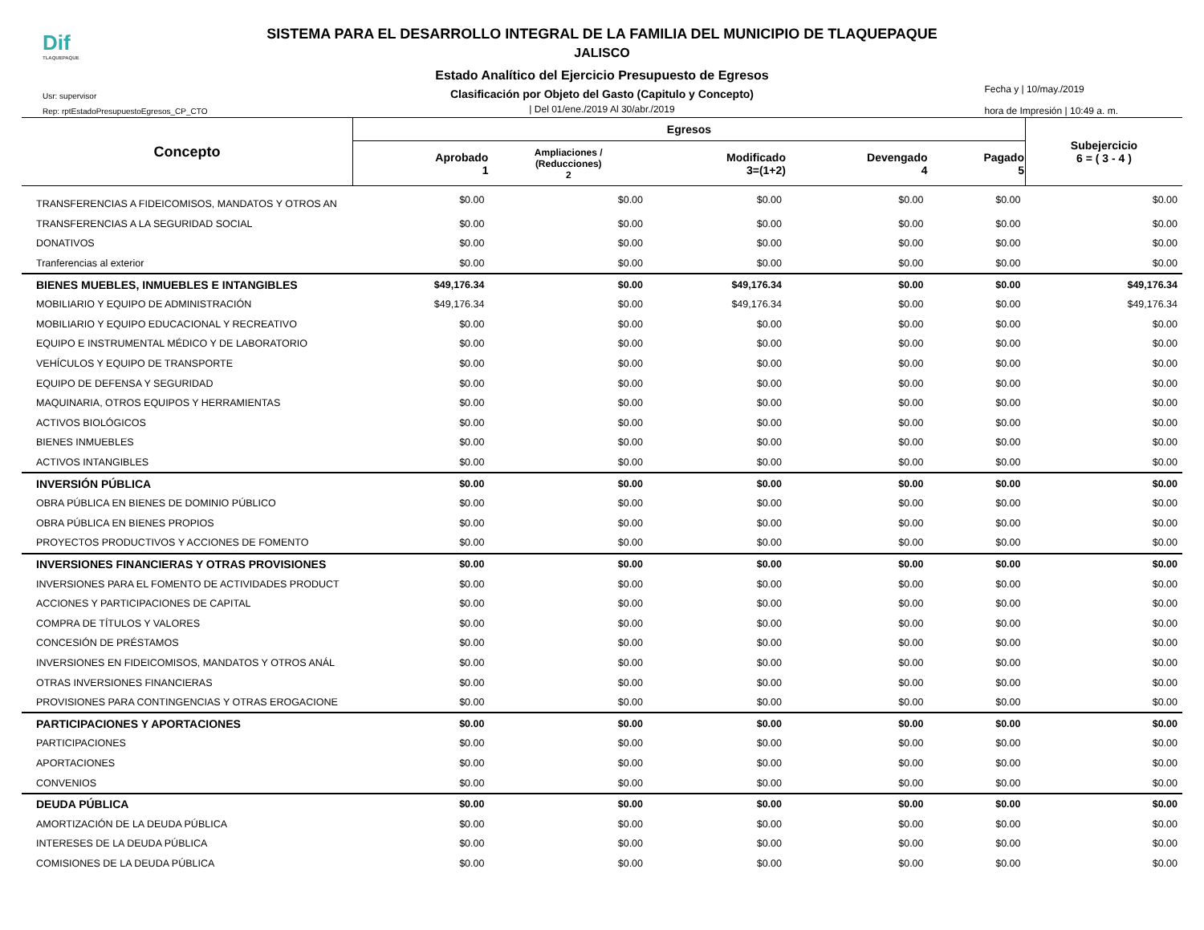Dif
TLAQUEPAQUE
SISTEMA PARA EL DESARROLLO INTEGRAL DE LA FAMILIA DEL MUNICIPIO DE TLAQUEPAQUE
JALISCO
Estado Analítico del Ejercicio Presupuesto de Egresos
Clasificación por Objeto del Gasto (Capitulo y Concepto)
| Del 01/ene./2019 Al 30/abr./2019
Usr: supervisor
Rep: rptEstadoPresupuestoEgresos_CP_CTO
Fecha y | 10/may./2019
hora de Impresión | 10:49 a. m.
| Concepto | Egresos | | | | | Subejercicio 6 = ( 3 - 4 ) |
| --- | --- | --- | --- | --- | --- | --- |
| | Aprobado 1 | Ampliaciones / (Reducciones) 2 | Modificado 3=(1+2) | Devengado 4 | Pagado 5 | |
| TRANSFERENCIAS A FIDEICOMISOS, MANDATOS Y OTROS AN | $0.00 | $0.00 | $0.00 | $0.00 | $0.00 | $0.00 |
| TRANSFERENCIAS A LA SEGURIDAD SOCIAL | $0.00 | $0.00 | $0.00 | $0.00 | $0.00 | $0.00 |
| DONATIVOS | $0.00 | $0.00 | $0.00 | $0.00 | $0.00 | $0.00 |
| Tranferencias al exterior | $0.00 | $0.00 | $0.00 | $0.00 | $0.00 | $0.00 |
| BIENES MUEBLES, INMUEBLES E INTANGIBLES | $49,176.34 | $0.00 | $49,176.34 | $0.00 | $0.00 | $49,176.34 |
| MOBILIARIO Y EQUIPO DE ADMINISTRACIÓN | $49,176.34 | $0.00 | $49,176.34 | $0.00 | $0.00 | $49,176.34 |
| MOBILIARIO Y EQUIPO EDUCACIONAL Y RECREATIVO | $0.00 | $0.00 | $0.00 | $0.00 | $0.00 | $0.00 |
| EQUIPO E INSTRUMENTAL MÉDICO Y DE LABORATORIO | $0.00 | $0.00 | $0.00 | $0.00 | $0.00 | $0.00 |
| VEHÍCULOS Y EQUIPO DE TRANSPORTE | $0.00 | $0.00 | $0.00 | $0.00 | $0.00 | $0.00 |
| EQUIPO DE DEFENSA Y SEGURIDAD | $0.00 | $0.00 | $0.00 | $0.00 | $0.00 | $0.00 |
| MAQUINARIA, OTROS EQUIPOS Y HERRAMIENTAS | $0.00 | $0.00 | $0.00 | $0.00 | $0.00 | $0.00 |
| ACTIVOS BIOLÓGICOS | $0.00 | $0.00 | $0.00 | $0.00 | $0.00 | $0.00 |
| BIENES INMUEBLES | $0.00 | $0.00 | $0.00 | $0.00 | $0.00 | $0.00 |
| ACTIVOS INTANGIBLES | $0.00 | $0.00 | $0.00 | $0.00 | $0.00 | $0.00 |
| INVERSIÓN PÚBLICA | $0.00 | $0.00 | $0.00 | $0.00 | $0.00 | $0.00 |
| OBRA PÚBLICA EN BIENES DE DOMINIO PÚBLICO | $0.00 | $0.00 | $0.00 | $0.00 | $0.00 | $0.00 |
| OBRA PÚBLICA EN BIENES PROPIOS | $0.00 | $0.00 | $0.00 | $0.00 | $0.00 | $0.00 |
| PROYECTOS PRODUCTIVOS Y ACCIONES DE FOMENTO | $0.00 | $0.00 | $0.00 | $0.00 | $0.00 | $0.00 |
| INVERSIONES FINANCIERAS Y OTRAS PROVISIONES | $0.00 | $0.00 | $0.00 | $0.00 | $0.00 | $0.00 |
| INVERSIONES PARA EL FOMENTO DE ACTIVIDADES PRODUCT | $0.00 | $0.00 | $0.00 | $0.00 | $0.00 | $0.00 |
| ACCIONES Y PARTICIPACIONES DE CAPITAL | $0.00 | $0.00 | $0.00 | $0.00 | $0.00 | $0.00 |
| COMPRA DE TÍTULOS Y VALORES | $0.00 | $0.00 | $0.00 | $0.00 | $0.00 | $0.00 |
| CONCESIÓN DE PRÉSTAMOS | $0.00 | $0.00 | $0.00 | $0.00 | $0.00 | $0.00 |
| INVERSIONES EN FIDEICOMISOS, MANDATOS Y OTROS ANÁL | $0.00 | $0.00 | $0.00 | $0.00 | $0.00 | $0.00 |
| OTRAS INVERSIONES FINANCIERAS | $0.00 | $0.00 | $0.00 | $0.00 | $0.00 | $0.00 |
| PROVISIONES PARA CONTINGENCIAS Y OTRAS EROGACIONE | $0.00 | $0.00 | $0.00 | $0.00 | $0.00 | $0.00 |
| PARTICIPACIONES Y APORTACIONES | $0.00 | $0.00 | $0.00 | $0.00 | $0.00 | $0.00 |
| PARTICIPACIONES | $0.00 | $0.00 | $0.00 | $0.00 | $0.00 | $0.00 |
| APORTACIONES | $0.00 | $0.00 | $0.00 | $0.00 | $0.00 | $0.00 |
| CONVENIOS | $0.00 | $0.00 | $0.00 | $0.00 | $0.00 | $0.00 |
| DEUDA PÚBLICA | $0.00 | $0.00 | $0.00 | $0.00 | $0.00 | $0.00 |
| AMORTIZACIÓN DE LA DEUDA PÚBLICA | $0.00 | $0.00 | $0.00 | $0.00 | $0.00 | $0.00 |
| INTERESES DE LA DEUDA PÚBLICA | $0.00 | $0.00 | $0.00 | $0.00 | $0.00 | $0.00 |
| COMISIONES DE LA DEUDA PÚBLICA | $0.00 | $0.00 | $0.00 | $0.00 | $0.00 | $0.00 |